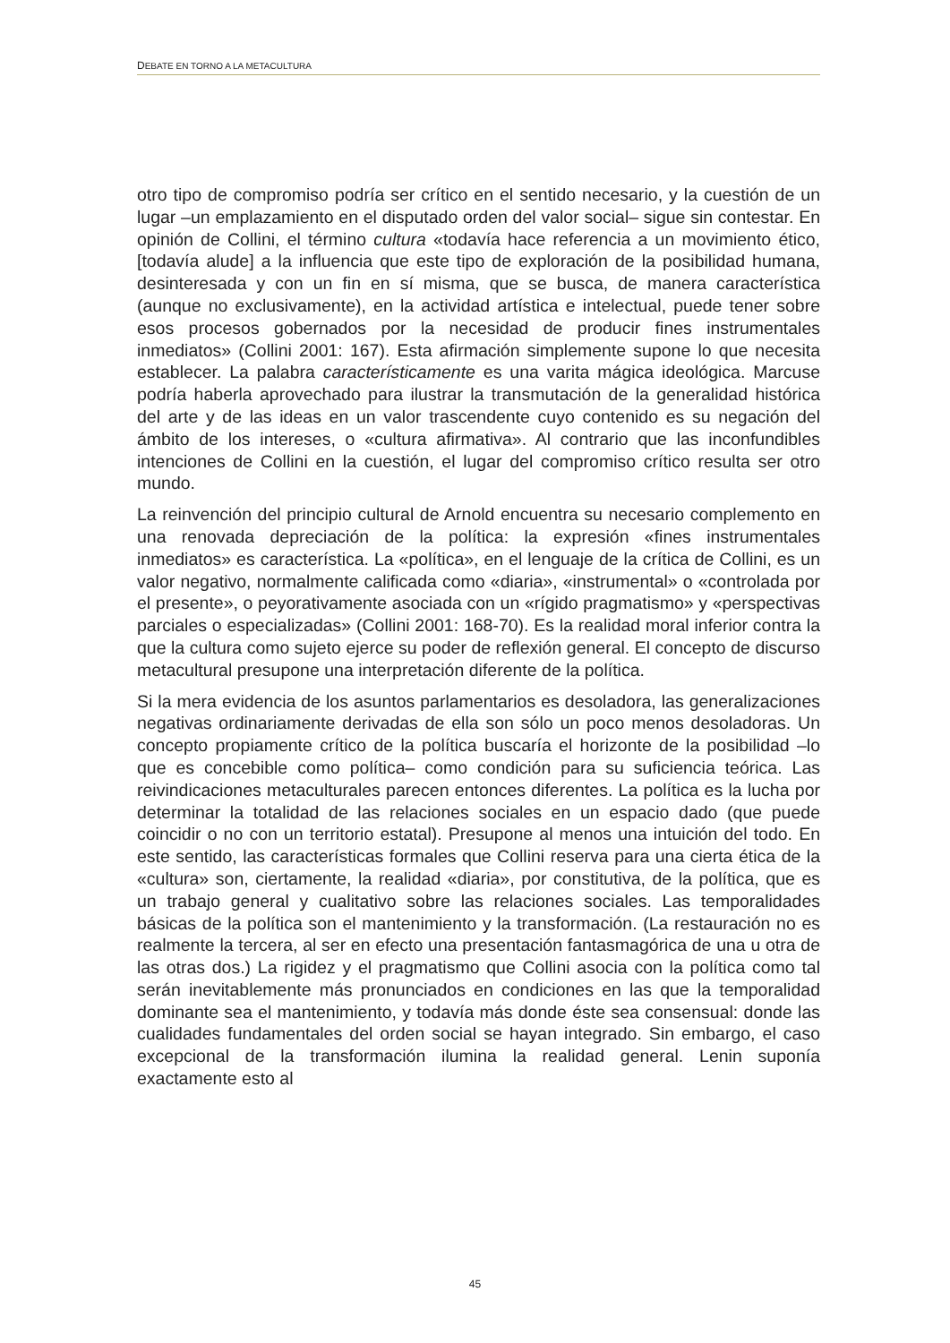DEBATE EN TORNO A LA METACULTURA
otro tipo de compromiso podría ser crítico en el sentido necesario, y la cuestión de un lugar –un emplazamiento en el disputado orden del valor social– sigue sin contestar. En opinión de Collini, el término cultura «todavía hace referencia a un movimiento ético, [todavía alude] a la influencia que este tipo de exploración de la posibilidad humana, desinteresada y con un fin en sí misma, que se busca, de manera característica (aunque no exclusivamente), en la actividad artística e intelectual, puede tener sobre esos procesos gobernados por la necesidad de producir fines instrumentales inmediatos» (Collini 2001: 167). Esta afirmación simplemente supone lo que necesita establecer. La palabra característicamente es una varita mágica ideológica. Marcuse podría haberla aprovechado para ilustrar la transmutación de la generalidad histórica del arte y de las ideas en un valor trascendente cuyo contenido es su negación del ámbito de los intereses, o «cultura afirmativa». Al contrario que las inconfundibles intenciones de Collini en la cuestión, el lugar del compromiso crítico resulta ser otro mundo.
La reinvención del principio cultural de Arnold encuentra su necesario complemento en una renovada depreciación de la política: la expresión «fines instrumentales inmediatos» es característica. La «política», en el lenguaje de la crítica de Collini, es un valor negativo, normalmente calificada como «diaria», «instrumental» o «controlada por el presente», o peyorativamente asociada con un «rígido pragmatismo» y «perspectivas parciales o especializadas» (Collini 2001: 168-70). Es la realidad moral inferior contra la que la cultura como sujeto ejerce su poder de reflexión general. El concepto de discurso metacultural presupone una interpretación diferente de la política.
Si la mera evidencia de los asuntos parlamentarios es desoladora, las generalizaciones negativas ordinariamente derivadas de ella son sólo un poco menos desoladoras. Un concepto propiamente crítico de la política buscaría el horizonte de la posibilidad –lo que es concebible como política– como condición para su suficiencia teórica. Las reivindicaciones metaculturales parecen entonces diferentes. La política es la lucha por determinar la totalidad de las relaciones sociales en un espacio dado (que puede coincidir o no con un territorio estatal). Presupone al menos una intuición del todo. En este sentido, las características formales que Collini reserva para una cierta ética de la «cultura» son, ciertamente, la realidad «diaria», por constitutiva, de la política, que es un trabajo general y cualitativo sobre las relaciones sociales. Las temporalidades básicas de la política son el mantenimiento y la transformación. (La restauración no es realmente la tercera, al ser en efecto una presentación fantasmagórica de una u otra de las otras dos.) La rigidez y el pragmatismo que Collini asocia con la política como tal serán inevitablemente más pronunciados en condiciones en las que la temporalidad dominante sea el mantenimiento, y todavía más donde éste sea consensual: donde las cualidades fundamentales del orden social se hayan integrado. Sin embargo, el caso excepcional de la transformación ilumina la realidad general. Lenin suponía exactamente esto al
45